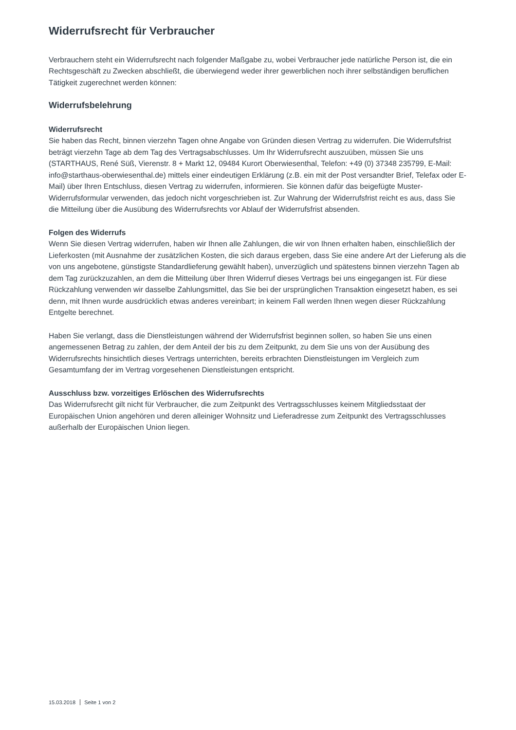Widerrufsrecht für Verbraucher
Verbrauchern steht ein Widerrufsrecht nach folgender Maßgabe zu, wobei Verbraucher jede natürliche Person ist, die ein Rechtsgeschäft zu Zwecken abschließt, die überwiegend weder ihrer gewerblichen noch ihrer selbständigen beruflichen Tätigkeit zugerechnet werden können:
Widerrufsbelehrung
Widerrufsrecht
Sie haben das Recht, binnen vierzehn Tagen ohne Angabe von Gründen diesen Vertrag zu widerrufen. Die Widerrufsfrist beträgt vierzehn Tage ab dem Tag des Vertragsabschlusses. Um Ihr Widerrufsrecht auszuüben, müssen Sie uns (STARTHAUS, René Süß, Vierenstr. 8 + Markt 12, 09484 Kurort Oberwiesenthal, Telefon: +49 (0) 37348 235799, E-Mail: info@starthaus-oberwiesenthal.de) mittels einer eindeutigen Erklärung (z.B. ein mit der Post versandter Brief, Telefax oder E-Mail) über Ihren Entschluss, diesen Vertrag zu widerrufen, informieren. Sie können dafür das beigefügte Muster-Widerrufsformular verwenden, das jedoch nicht vorgeschrieben ist. Zur Wahrung der Widerrufsfrist reicht es aus, dass Sie die Mitteilung über die Ausübung des Widerrufsrechts vor Ablauf der Widerrufsfrist absenden.
Folgen des Widerrufs
Wenn Sie diesen Vertrag widerrufen, haben wir Ihnen alle Zahlungen, die wir von Ihnen erhalten haben, einschließlich der Lieferkosten (mit Ausnahme der zusätzlichen Kosten, die sich daraus ergeben, dass Sie eine andere Art der Lieferung als die von uns angebotene, günstigste Standardlieferung gewählt haben), unverzüglich und spätestens binnen vierzehn Tagen ab dem Tag zurückzuzahlen, an dem die Mitteilung über Ihren Widerruf dieses Vertrags bei uns eingegangen ist. Für diese Rückzahlung verwenden wir dasselbe Zahlungsmittel, das Sie bei der ursprünglichen Transaktion eingesetzt haben, es sei denn, mit Ihnen wurde ausdrücklich etwas anderes vereinbart; in keinem Fall werden Ihnen wegen dieser Rückzahlung Entgelte berechnet.
Haben Sie verlangt, dass die Dienstleistungen während der Widerrufsfrist beginnen sollen, so haben Sie uns einen angemessenen Betrag zu zahlen, der dem Anteil der bis zu dem Zeitpunkt, zu dem Sie uns von der Ausübung des Widerrufsrechts hinsichtlich dieses Vertrags unterrichten, bereits erbrachten Dienstleistungen im Vergleich zum Gesamtumfang der im Vertrag vorgesehenen Dienstleistungen entspricht.
Ausschluss bzw. vorzeitiges Erlöschen des Widerrufsrechts
Das Widerrufsrecht gilt nicht für Verbraucher, die zum Zeitpunkt des Vertragsschlusses keinem Mitgliedsstaat der Europäischen Union angehören und deren alleiniger Wohnsitz und Lieferadresse zum Zeitpunkt des Vertragsschlusses außerhalb der Europäischen Union liegen.
15.03.2018 Seite 1 von 2